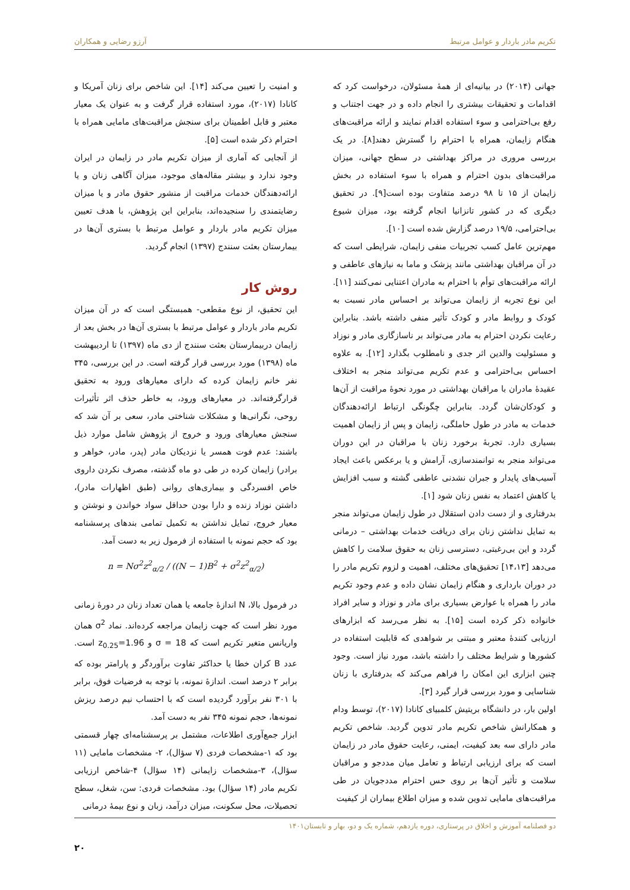تکریم مادر باردار و عوامل مرتبط آرزو رضایی و همکاران
جهانی (۲۰۱۴) در بیانیه‌ای از همهٔ مسئولان، درخواست کرد که اقدامات و تحقیقات بیشتری را انجام داده و در جهت اجتناب و رفع بی‌احترامی و سوء استفاده اقدام نمایند و ارائه مراقبت‌های هنگام زایمان، همراه با احترام را گسترش دهند[۸]. در یک بررسی مروری در مراکز بهداشتی در سطح جهانی، میزان مراقبت‌های بدون احترام و همراه با سوء استفاده در بخش زایمان از ۱۵ تا ۹۸ درصد متفاوت بوده است[۹]. در تحقیق دیگری که در کشور تانزانیا انجام گرفته بود، میزان شیوع بی‌احترامی، ۱۹/۵ درصد گزارش شده است [۱۰].
مهم‌ترین عامل کسب تجربیات منفی زایمان، شرایطی است که در آن مراقبان بهداشتی مانند پزشک و ماما به نیازهای عاطفی و ارائه مراقبت‌های توأم با احترام به مادران اعتنایی نمی‌کنند [۱۱]. این نوع تجربه از زایمان می‌تواند بر احساس مادر نسبت به کودک و روابط مادر و کودک تأثیر منفی داشته باشد. بنابراین رعایت نکردن احترام به مادر می‌تواند بر ناسازگاری مادر و نوزاد و مسئولیت والدین اثر جدی و نامطلوب بگذارد [۱۲]. به علاوه احساس بی‌احترامی و عدم تکریم می‌تواند منجر به اختلاف عقیدهٔ مادران با مراقبان بهداشتی در مورد نحوهٔ مراقبت از آن‌ها و کودکان‌شان گردد. بنابراین چگونگی ارتباط ارائه‌دهندگان خدمات به مادر در طول حاملگی، زایمان و پس از زایمان اهمیت بسیاری دارد. تجربهٔ برخورد زنان با مراقبان در این دوران می‌تواند منجر به توانمندسازی، آرامش و یا برعکس باعث ایجاد آسیب‌های پایدار و جبران نشدنی عاطفی گشته و سبب افزایش یا کاهش اعتماد به نفس زنان شود [۱].
بدرفتاری و از دست دادن استقلال در طول زایمان می‌تواند منجر به تمایل نداشتن زنان برای دریافت خدمات بهداشتی – درمانی گردد و این بی‌رغبتی، دسترسی زنان به حقوق سلامت را کاهش می‌دهد [۱۴،۱۳] تحقیق‌های مختلف، اهمیت و لزوم تکریم مادر را در دوران بارداری و هنگام زایمان نشان داده و عدم وجود تکریم مادر را همراه با عوارض بسیاری برای مادر و نوزاد و سایر افراد خانواده ذکر کرده است [۱۵]. به نظر می‌رسد که ابزارهای ارزیابی کنندهٔ معتبر و مبتنی بر شواهدی که قابلیت استفاده در کشورها و شرایط مختلف را داشته باشد، مورد نیاز است. وجود چنین ابزاری این امکان را فراهم می‌کند که بدرفتاری با زنان شناسایی و مورد بررسی قرار گیرد [۳].
اولین بار، در دانشگاه بریتیش کلمبیای کانادا (۲۰۱۷)، توسط ودام و همکارانش شاخص تکریم مادر تدوین گردید. شاخص تکریم مادر دارای سه بعد کیفیت، ایمنی، رعایت حقوق مادر در زایمان است که برای ارزیابی ارتباط و تعامل میان مددجو و مراقبان سلامت و تأثیر آن‌ها بر روی حس احترام مددجویان در طی مراقبت‌های مامایی تدوین شده و میزان اطلاع بیماران از کیفیت
و امنیت را تعیین می‌کند [۱۴]. این شاخص برای زنان آمریکا و کانادا (۲۰۱۷)، مورد استفاده قرار گرفت و به عنوان یک معیار معتبر و قابل اطمینان برای سنجش مراقبت‌های مامایی همراه با احترام ذکر شده است [۵].
از آنجایی که آماری از میزان تکریم مادر در زایمان در ایران وجود ندارد و بیشتر مقاله‌های موجود، میزان آگاهی زنان و یا ارائه‌دهندگان خدمات مراقبت از منشور حقوق مادر و یا میزان رضایتمندی را سنجیده‌اند، بنابراین این پژوهش، با هدف تعیین میزان تکریم مادر باردار و عوامل مرتبط با بستری آن‌ها در بیمارستان بعثت سنندج (۱۳۹۷) انجام گردید.
روش کار
این تحقیق، از نوع مقطعی- همبستگی است که در آن میزان تکریم مادر باردار و عوامل مرتبط با بستری آن‌ها در بخش بعد از زایمان دربیمارستان بعثت سنندج از دی ماه (۱۳۹۷) تا اردیبهشت ماه (۱۳۹۸) مورد بررسی قرار گرفته است. در این بررسی، ۳۴۵ نفر خانم زایمان کرده که دارای معیارهای ورود به تحقیق قرارگرفته‌اند. در معیارهای ورود، به خاطر حذف اثر تأثیرات روحی، نگرانی‌ها و مشکلات شناختی مادر، سعی بر آن شد که سنجش معیارهای ورود و خروج از پژوهش شامل موارد ذیل باشند: عدم فوت همسر یا نزدیکان مادر (پدر، مادر، خواهر و برادر) زایمان کرده در طی دو ماه گذشته، مصرف نکردن داروی خاص افسردگی و بیماری‌های روانی (طبق اظهارات مادر)، داشتن نوزاد زنده و دارا بودن حداقل سواد خواندن و نوشتن و معیار خروج، تمایل نداشتن به تکمیل تمامی بندهای پرسشنامه بود که حجم نمونه با استفاده از فرمول زیر به دست آمد.
n = Nσ<sup>2</sup>z<sup>2</sup><sub>α/2</sub> / ((N − 1)B<sup>2</sup> + σ<sup>2</sup>z<sup>2</sup><sub>α/2</sub>)
در فرمول بالا، N اندازهٔ جامعه یا همان تعداد زنان در دورهٔ زمانی مورد نظر است که جهت زایمان مراجعه کرده‌اند. نماد σ<sup>2</sup> همان واریانس متغیر تکریم است که σ = 18 و z<sub>0.25</sub>=1.96 است. عدد B کران خطا یا حداکثر تفاوت برآوردگر و پارامتر بوده که برابر ۲ درصد است. اندازهٔ نمونه، با توجه به فرضیات فوق، برابر با ۳۰۱ نفر برآورد گردیده است که با احتساب نیم درصد ریزش نمونه‌ها، حجم نمونه ۳۴۵ نفر به دست آمد.
ابزار جمع‌آوری اطلاعات، مشتمل بر پرسشنامه‌ای چهار قسمتی بود که ۱-مشخصات فردی (۷ سؤال)، ۲- مشخصات مامایی (۱۱ سؤال)، ۳-مشخصات زایمانی (۱۴ سؤال) ۴-شاخص ارزیابی تکریم مادر (۱۴ سؤال) بود. مشخصات فردی: سن، شغل، سطح تحصیلات، محل سکونت، میزان درآمد، زبان و نوع بیمهٔ درمانی
دو فصلنامه آموزش و اخلاق در پرستاری، دوره یازدهم، شماره یک و دو، بهار و تابستان۱۴۰۱
۲۰